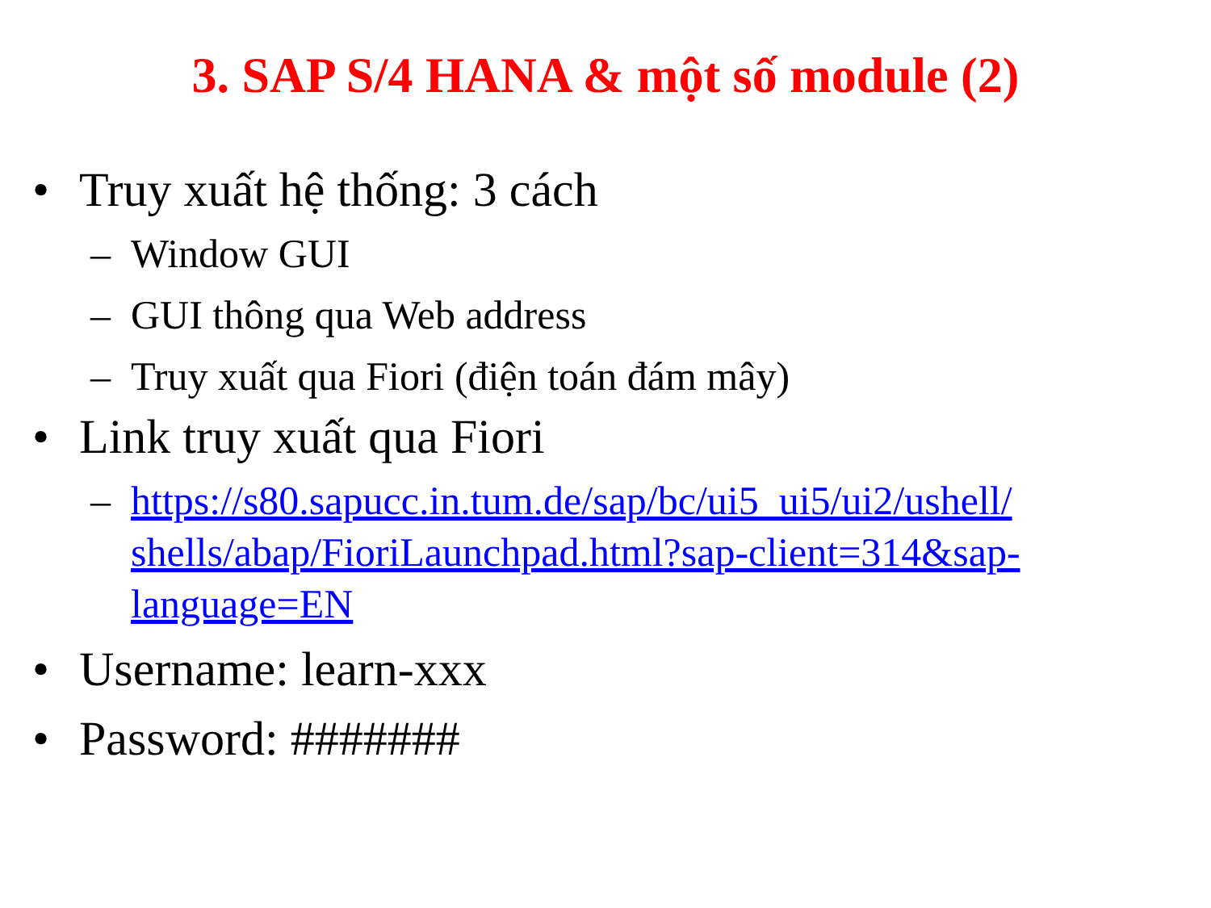3. SAP S/4 HANA & một số module (2)
• Truy xuất hệ thống: 3 cách
– Window GUI
– GUI thông qua Web address
– Truy xuất qua Fiori (điện toán đám mây)
• Link truy xuất qua Fiori
– https://s80.sapucc.in.tum.de/sap/bc/ui5_ui5/ui2/ushell/ shells/abap/FioriLaunchpad.html?sap-client=314&sap-language=EN
• Username: learn-xxx
• Password: #######